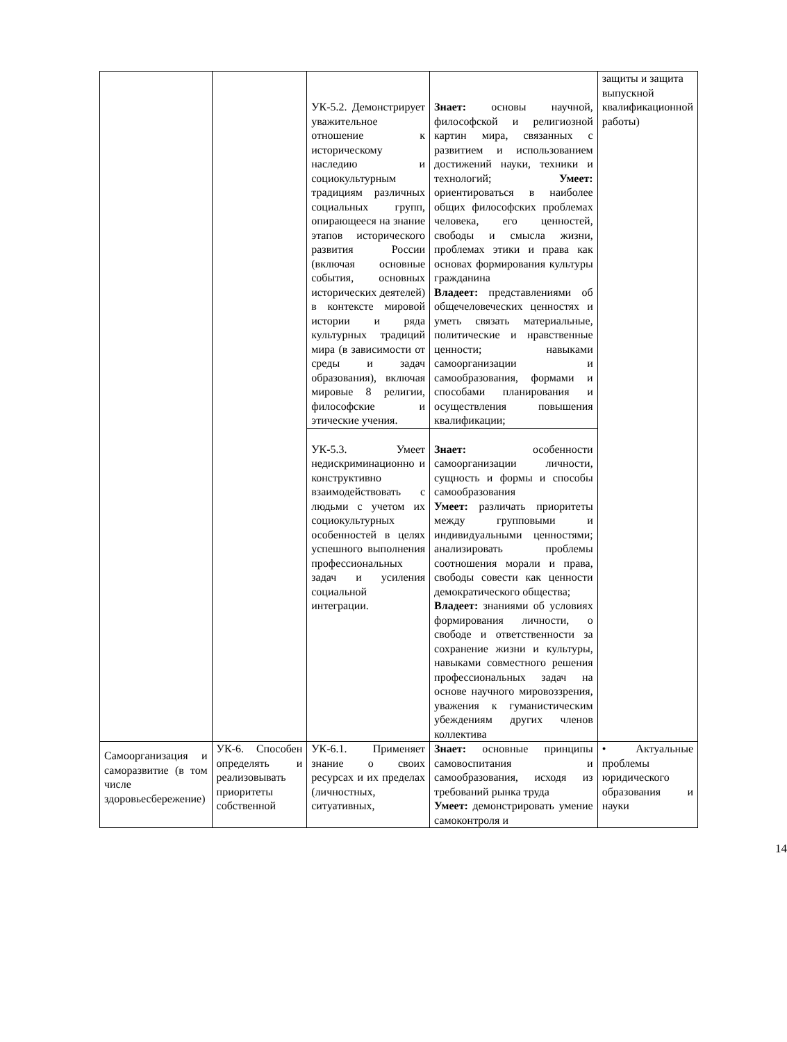| | | УК-5.2. Демонстрирует уважительное отношение к историческому наследию и социокультурным традициям различных социальных групп, опирающееся на знание этапов исторического развития России (включая основные события, основных исторических деятелей) в контексте мировой истории и ряда культурных традиций мира (в зависимости от среды и задач образования), включая мировые 8 религии, философские и этические учения. | Знает: основы научной, философской и религиозной картин мира, связанных с развитием и использованием достижений науки, техники и технологий; Умеет: ориентироваться в наиболее общих философских проблемах человека, его ценностей, свободы и смысла жизни, проблемах этики и права как основах формирования культуры гражданина Владеет: представлениями об общечеловеческих ценностях и уметь связать материальные, политические и нравственные ценности; навыками самоорганизации и самообразования, формами и способами планирования и осуществления повышения квалификации; | защиты и защита выпускной квалификационной работы) |
| | | УК-5.3. Умеет недискриминационно и конструктивно взаимодействовать с людьми с учетом их социокультурных особенностей в целях успешного выполнения профессиональных задач и усиления социальной интеграции. | Знает: особенности самоорганизации личности, сущность и формы и способы самообразования Умеет: различать приоритеты между групповыми и индивидуальными ценностями; анализировать проблемы соотношения морали и права, свободы совести как ценности демократического общества; Владеет: знаниями об условиях формирования личности, о свободе и ответственности за сохранение жизни и культуры, навыками совместного решения профессиональных задач на основе научного мировоззрения, уважения к гуманистическим убеждениям других членов коллектива | |
| Самоорганизация и саморазвитие (в том числе здоровьесбережение) | УК-6. Способен определять и реализовывать приоритеты собственной | УК-6.1. Применяет знание о своих ресурсах и их пределах (личностных, ситуативных, | Знает: основные принципы самовоспитания и самообразования, исходя из требований рынка труда Умеет: демонстрировать умение самоконтроля и | • Актуальные проблемы юридического образования и науки |
14